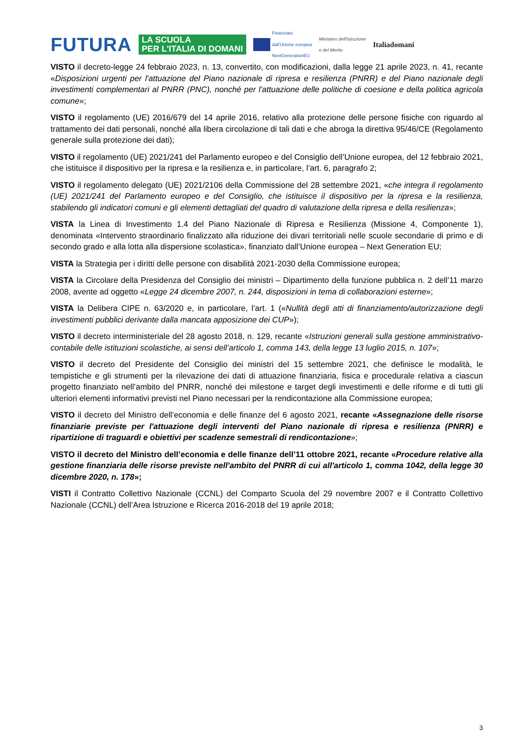FUTURA LA SCUOLA
PER L'ITALIA DI DOMANI Finanziato
dall'Unione europea
NextGenerationEU Ministero dell'Istruzione
e del Merito Italiadomani
VISTO il decreto-legge 24 febbraio 2023, n. 13, convertito, con modificazioni, dalla legge 21 aprile 2023, n. 41, recante «Disposizioni urgenti per l'attuazione del Piano nazionale di ripresa e resilienza (PNRR) e del Piano nazionale degli investimenti complementari al PNRR (PNC), nonché per l'attuazione delle politiche di coesione e della politica agricola comune»;
VISTO il regolamento (UE) 2016/679 del 14 aprile 2016, relativo alla protezione delle persone fisiche con riguardo al trattamento dei dati personali, nonché alla libera circolazione di tali dati e che abroga la direttiva 95/46/CE (Regolamento generale sulla protezione dei dati);
VISTO il regolamento (UE) 2021/241 del Parlamento europeo e del Consiglio dell’Unione europea, del 12 febbraio 2021, che istituisce il dispositivo per la ripresa e la resilienza e, in particolare, l’art. 6, paragrafo 2;
VISTO il regolamento delegato (UE) 2021/2106 della Commissione del 28 settembre 2021, «che integra il regolamento (UE) 2021/241 del Parlamento europeo e del Consiglio, che istituisce il dispositivo per la ripresa e la resilienza, stabilendo gli indicatori comuni e gli elementi dettagliati del quadro di valutazione della ripresa e della resilienza»;
VISTA la Linea di Investimento 1.4 del Piano Nazionale di Ripresa e Resilienza (Missione 4, Componente 1), denominata «Intervento straordinario finalizzato alla riduzione dei divari territoriali nelle scuole secondarie di primo e di secondo grado e alla lotta alla dispersione scolastica», finanziato dall’Unione europea – Next Generation EU;
VISTA la Strategia per i diritti delle persone con disabilità 2021-2030 della Commissione europea;
VISTA la Circolare della Presidenza del Consiglio dei ministri – Dipartimento della funzione pubblica n. 2 dell’11 marzo 2008, avente ad oggetto «Legge 24 dicembre 2007, n. 244, disposizioni in tema di collaborazioni esterne»;
VISTA la Delibera CIPE n. 63/2020 e, in particolare, l’art. 1 («Nullità degli atti di finanziamento/autorizzazione degli investimenti pubblici derivante dalla mancata apposizione dei CUP»);
VISTO il decreto interministeriale del 28 agosto 2018, n. 129, recante «Istruzioni generali sulla gestione amministrativo-contabile delle istituzioni scolastiche, ai sensi dell’articolo 1, comma 143, della legge 13 luglio 2015, n. 107»;
VISTO il decreto del Presidente del Consiglio dei ministri del 15 settembre 2021, che definisce le modalità, le tempistiche e gli strumenti per la rilevazione dei dati di attuazione finanziaria, fisica e procedurale relativa a ciascun progetto finanziato nell’ambito del PNRR, nonché dei milestone e target degli investimenti e delle riforme e di tutti gli ulteriori elementi informativi previsti nel Piano necessari per la rendicontazione alla Commissione europea;
VISTO il decreto del Ministro dell’economia e delle finanze del 6 agosto 2021, recante «Assegnazione delle risorse finanziarie previste per l'attuazione degli interventi del Piano nazionale di ripresa e resilienza (PNRR) e ripartizione di traguardi e obiettivi per scadenze semestrali di rendicontazione»;
VISTO il decreto del Ministro dell’economia e delle finanze dell’11 ottobre 2021, recante «Procedure relative alla gestione finanziaria delle risorse previste nell'ambito del PNRR di cui all'articolo 1, comma 1042, della legge 30 dicembre 2020, n. 178»;
VISTI il Contratto Collettivo Nazionale (CCNL) del Comparto Scuola del 29 novembre 2007 e il Contratto Collettivo Nazionale (CCNL) dell’Area Istruzione e Ricerca 2016-2018 del 19 aprile 2018;
3